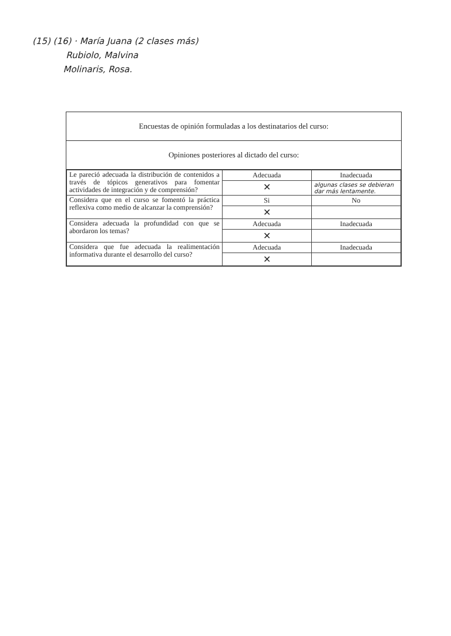(15) (16) · María Juana (2 clases más)
Rubiolo, Malvina
Molinaris, Rosa.
Encuestas de opinión formuladas a los destinatarios del curso:
Opiniones posteriores al dictado del curso:
| Le pareció adecuada la distribución de contenidos a través de tópicos generativos para fomentar actividades de integración y de comprensión? | Adecuada | Inadecuada |
| | ✕ | algunas clases se debieran dar más lentamente. |
| Considera que en el curso se fomentó la práctica reflexiva como medio de alcanzar la comprensión? | Si | No |
| | ✕ | |
| Considera adecuada la profundidad con que se abordaron los temas? | Adecuada | Inadecuada |
| | ✕ | |
| Considera que fue adecuada la realimentación informativa durante el desarrollo del curso? | Adecuada | Inadecuada |
| | ✕ | |